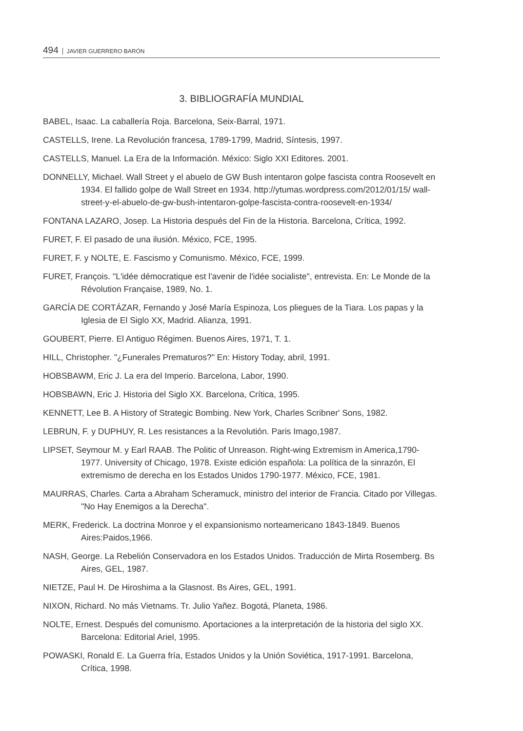494 JAVIER GUERRERO BARÓN
3. BIBLIOGRAFÍA MUNDIAL
BABEL, Isaac. La caballería Roja. Barcelona, Seix-Barral, 1971.
CASTELLS, Irene. La Revolución francesa, 1789-1799, Madrid, Síntesis, 1997.
CASTELLS, Manuel. La Era de la Información. México: Siglo XXI Editores. 2001.
DONNELLY, Michael. Wall Street y el abuelo de GW Bush intentaron golpe fascista contra Roosevelt en 1934. El fallido golpe de Wall Street en 1934. http://ytumas.wordpress.com/2012/01/15/ wall-street-y-el-abuelo-de-gw-bush-intentaron-golpe-fascista-contra-roosevelt-en-1934/
FONTANA LAZARO, Josep. La Historia después del Fin de la Historia. Barcelona, Crítica, 1992.
FURET, F. El pasado de una ilusión. México, FCE, 1995.
FURET, F. y NOLTE, E. Fascismo y Comunismo. México, FCE, 1999.
FURET, François. "L'idée démocratique est l'avenir de l'idée socialiste", entrevista. En: Le Monde de la Révolution Française, 1989, No. 1.
GARCÍA DE CORTÁZAR, Fernando y José María Espinoza, Los pliegues de la Tiara. Los papas y la Iglesia de El Siglo XX, Madrid. Alianza, 1991.
GOUBERT, Pierre. El Antiguo Régimen. Buenos Aires, 1971, T. 1.
HILL, Christopher. "¿Funerales Prematuros?" En: History Today, abril, 1991.
HOBSBAWM, Eric J. La era del Imperio. Barcelona, Labor, 1990.
HOBSBAWN, Eric J. Historia del Siglo XX. Barcelona, Crítica, 1995.
KENNETT, Lee B. A History of Strategic Bombing. New York, Charles Scribner' Sons, 1982.
LEBRUN, F. y DUPHUY, R. Les resistances a la Revolutión. Paris Imago,1987.
LIPSET, Seymour M. y Earl RAAB. The Politic of Unreason. Right-wing Extremism in America,1790-1977. University of Chicago, 1978. Existe edición española: La política de la sinrazón, El extremismo de derecha en los Estados Unidos 1790-1977. México, FCE, 1981.
MAURRAS, Charles. Carta a Abraham Scheramuck, ministro del interior de Francia. Citado por Villegas. "No Hay Enemigos a la Derecha".
MERK, Frederick. La doctrina Monroe y el expansionismo norteamericano 1843-1849. Buenos Aires:Paidos,1966.
NASH, George. La Rebelión Conservadora en los Estados Unidos. Traducción de Mirta Rosemberg. Bs Aires, GEL, 1987.
NIETZE, Paul H. De Hiroshima a la Glasnost. Bs Aires, GEL, 1991.
NIXON, Richard. No más Vietnams. Tr. Julio Yañez. Bogotá, Planeta, 1986.
NOLTE, Ernest. Después del comunismo. Aportaciones a la interpretación de la historia del siglo XX. Barcelona: Editorial Ariel, 1995.
POWASKI, Ronald E. La Guerra fría, Estados Unidos y la Unión Soviética, 1917-1991. Barcelona, Crítica, 1998.